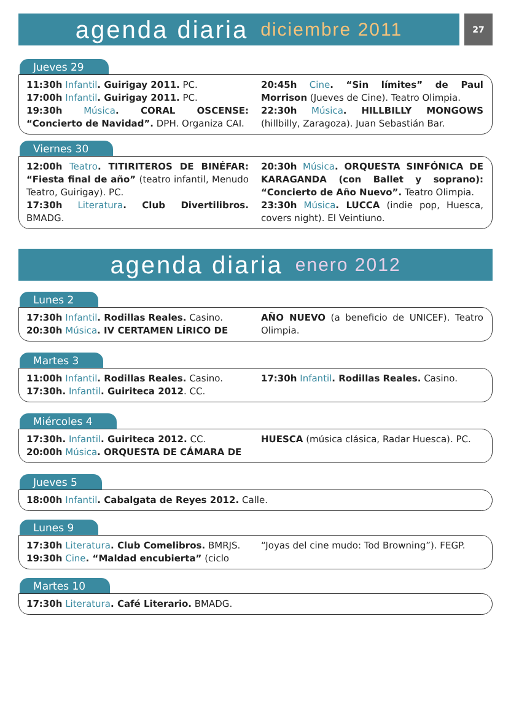agenda diaria diciembre 2011
27
Jueves 29
11:30h Infantil. Guirigay 2011. PC.
17:00h Infantil. Guirigay 2011. PC.
19:30h Música. CORAL OSCENSE: “Concierto de Navidad”. DPH. Organiza CAI.
20:45h Cine. “Sin límites” de Paul Morrison (Jueves de Cine). Teatro Olimpia.
22:30h Música. HILLBILLY MONGOWS (hillbilly, Zaragoza). Juan Sebastián Bar.
Viernes 30
12:00h Teatro. TITIRITEROS DE BINÉFAR: “Fiesta final de año” (teatro infantil, Menudo Teatro, Guirigay). PC.
17:30h Literatura. Club Divertilibros. BMADG.
20:30h Música. ORQUESTA SINFÓNICA DE KARAGANDA (con Ballet y soprano): “Concierto de Año Nuevo”. Teatro Olimpia.
23:30h Música. LUCCA (indie pop, Huesca, covers night). El Veintiuno.
agenda diaria enero 2012
Lunes 2
17:30h Infantil. Rodillas Reales. Casino.
20:30h Música. IV CERTAMEN LÍRICO DE
AÑO NUEVO (a beneficio de UNICEF). Teatro Olimpia.
Martes 3
11:00h Infantil. Rodillas Reales. Casino.
17:30h. Infantil. Guiriteca 2012. CC.
17:30h Infantil. Rodillas Reales. Casino.
Miércoles 4
17:30h. Infantil. Guiriteca 2012. CC.
20:00h Música. ORQUESTA DE CÁMARA DE
HUESCA (música clásica, Radar Huesca). PC.
Jueves 5
18:00h Infantil. Cabalgata de Reyes 2012. Calle.
Lunes 9
17:30h Literatura. Club Comelibros. BMRJS.
19:30h Cine. “Maldad encubierta” (ciclo
“Joyas del cine mudo: Tod Browning”). FEGP.
Martes 10
17:30h Literatura. Café Literario. BMADG.